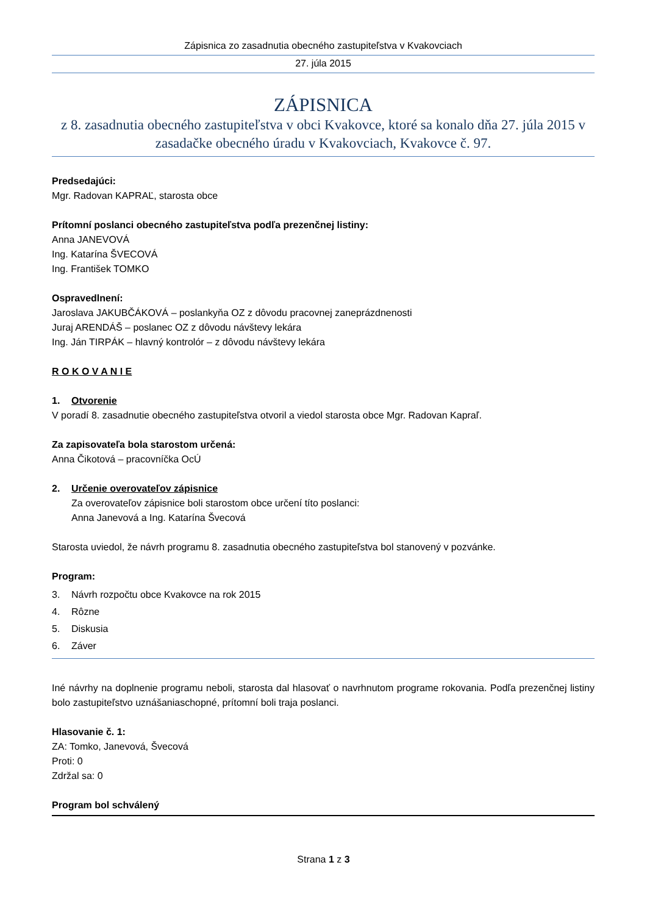Zápisnica zo zasadnutia obecného zastupiteľstva v Kvakovciach
27. júla 2015
ZÁPISNICA
z 8. zasadnutia obecného zastupiteľstva v obci Kvakovce, ktoré sa konalo dňa 27. júla 2015 v zasadačke obecného úradu v Kvakovciach, Kvakovce č. 97.
Predsedajúci:
Mgr. Radovan KAPRAĽ, starosta obce
Prítomní poslanci obecného zastupiteľstva podľa prezenčnej listiny:
Anna JANEVOVÁ
Ing. Katarína ŠVECOVÁ
Ing. František TOMKO
Ospravedlnení:
Jaroslava JAKUBČÁKOVÁ – poslankyňa OZ z dôvodu pracovnej zaneprázdnenosti
Juraj ARENDÁŠ – poslanec OZ z dôvodu návštevy lekára
Ing. Ján TIRPÁK – hlavný kontrolór – z dôvodu návštevy lekára
R O K O V A N I E
1. Otvorenie
V poradí 8. zasadnutie obecného zastupiteľstva otvoril a viedol starosta obce Mgr. Radovan Kapraľ.
Za zapisovateľa bola starostom určená:
Anna Čikotová – pracovníčka OcÚ
2. Určenie overovateľov zápisnice
Za overovateľov zápisnice boli starostom obce určení títo poslanci:
Anna Janevová a Ing. Katarína Švecová
Starosta uviedol, že návrh programu 8. zasadnutia obecného zastupiteľstva bol stanovený v pozvánke.
Program:
3. Návrh rozpočtu obce Kvakovce na rok 2015
4. Rôzne
5. Diskusia
6. Záver
Iné návrhy na doplnenie programu neboli, starosta dal hlasovať o navrhnutom programe rokovania. Podľa prezenčnej listiny bolo zastupiteľstvo uznášaniaschopné, prítomní boli traja poslanci.
Hlasovanie č. 1:
ZA: Tomko, Janevová, Švecová
Proti: 0
Zdržal sa: 0
Program bol schválený
Strana 1 z 3